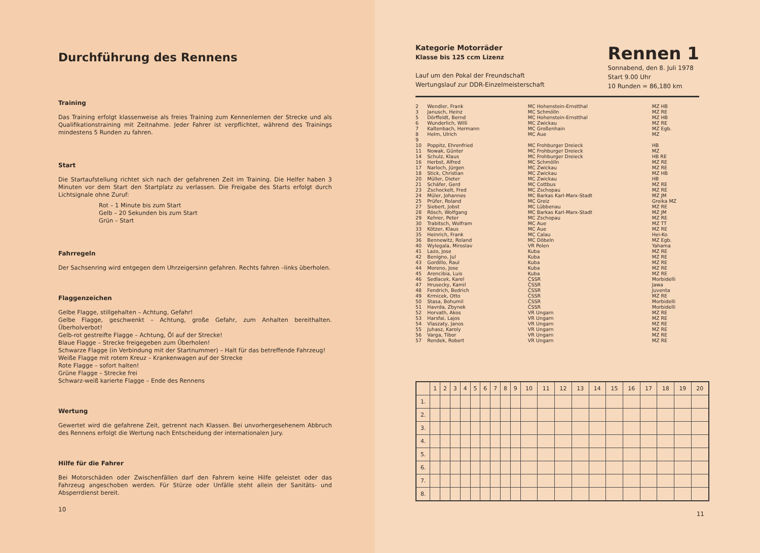Durchführung des Rennens
Training
Das Training erfolgt klassenweise als freies Training zum Kennenlernen der Strecke und als Qualifikationstraining mit Zeitnahme. Jeder Fahrer ist verpflichtet, während des Trainings mindestens 5 Runden zu fahren.
Start
Die Startaufstellung richtet sich nach der gefahrenen Zeit im Training. Die Helfer haben 3 Minuten vor dem Start den Startplatz zu verlassen. Die Freigabe des Starts erfolgt durch Lichtsignale ohne Zuruf:
Rot – 1 Minute bis zum Start
Gelb – 20 Sekunden bis zum Start
Grün – Start
Fahrregeln
Der Sachsenring wird entgegen dem Uhrzeigersinn gefahren. Rechts fahren –links überholen.
Flaggenzeichen
Gelbe Flagge, stillgehalten – Achtung, Gefahr!
Gelbe Flagge, geschwenkt – Achtung, große Gefahr, zum Anhalten bereithalten. Überholverbot!
Gelb-rot gestreifte Flagge – Achtung, Öl auf der Strecke!
Blaue Flagge – Strecke freigegeben zum Überholen!
Schwarze Flagge (in Verbindung mit der Startnummer) – Halt für das betreffende Fahrzeug!
Weiße Flagge mit rotem Kreuz – Krankenwagen auf der Strecke
Rote Flagge – sofort halten!
Grüne Flagge – Strecke frei
Schwarz-weiß karierte Flagge – Ende des Rennens
Wertung
Gewertet wird die gefahrene Zeit, getrennt nach Klassen. Bei unvorhergesehenem Abbruch des Rennens erfolgt die Wertung nach Entscheidung der internationalen Jury.
Hilfe für die Fahrer
Bei Motorschäden oder Zwischenfällen darf den Fahrern keine Hilfe geleistet oder das Fahrzeug angeschoben werden. Für Stürze oder Unfälle steht allein der Sanitäts- und Absperrdienst bereit.
10
Kategorie Motorräder
Klasse bis 125 ccm Lizenz
Lauf um den Pokal der Freundschaft
Wertungslauf zur DDR-Einzelmeisterschaft
Rennen 1
Sonnabend, den 8. Juli 1978
Start 9.00 Uhr
10 Runden = 86,180 km
| 2 | Wendler, Frank | MC Hohenstein-Ernstthal | MZ HB |
| 3 | Janusch, Heinz | MC Schmölln | MZ RE |
| 5 | Dörffeldt, Bernd | MC Hohenstein-Ernstthal | MZ HB |
| 6 | Wunderlich, Willi | MC Zwickau | MZ RE |
| 7 | Kaltenbach, Hermann | MC Großenhain | MZ Egb. |
| 8 | Helm, Ulrich | MC Aue | MZ |
| 9 | | | |
| 10 | Poppitz, Ehrenfried | MC Frohburger Dreieck | HB |
| 11 | Nowak, Günter | MC Frohburger Dreieck | MZ |
| 14 | Schulz, Klaus | MC Frohburger Dreieck | HB RE |
| 16 | Herbst, Alfred | MC Schmölln | MZ RE |
| 17 | Narloch, Jürgen | MC Zwickau | MZ RE |
| 18 | Stick, Christian | MC Zwickau | MZ HB |
| 20 | Müller, Dieter | MC Zwickau | HB |
| 21 | Schäfer, Gerd | MC Cottbus | MZ RE |
| 23 | Zschockelt, Fred | MC Zschopau | MZ RE |
| 24 | Müler, Johannes | MC Barkas Karl-Marx-Stadt | MZ JM |
| 25 | Prüfer, Roland | MC Greiz | Greika MZ |
| 27 | Siebert, Jobst | MC Lübbenau | MZ RE |
| 28 | Rösch, Wolfgang | MC Barkas Karl-Marx-Stadt | MZ JM |
| 29 | Kehrer, Peter | MC Zschopau | MZ RE |
| 30 | Trabitsch, Wolfram | MC Aue | MZ TT |
| 33 | Kötzer, Klaus | MC Aue | MZ RE |
| 35 | Heinrich, Frank | MC Calau | Hei-Ko |
| 36 | Bennewitz, Roland | MC Döbeln | MZ Egb. |
| 40 | Wylegala, Miroslav | VR Polen | Yahama |
| 41 | Lazo, Jose | Kuba | MZ RE |
| 42 | Benigno, Jul | Kuba | MZ RE |
| 43 | Gordillo, Raul | Kuba | MZ RE |
| 44 | Moreno, Jose | Kuba | MZ RE |
| 45 | Arencibia, Luis | Kuba | MZ RE |
| 46 | Sedlacek, Karel | ČSSR | Morbidelli |
| 47 | Hrusecky, Kamil | ČSSR | Jawa |
| 48 | Fendrich, Bedrich | ČSSR | Juventa |
| 49 | Krmicek, Otto | ČSSR | MZ RE |
| 50 | Stasa, Bohumil | ČSSR | Morbidelli |
| 51 | Havrda, Zbynek | ČSSR | Morbidelli |
| 52 | Horvath, Akos | VR Ungarn | MZ RE |
| 53 | Harsfai, Lajos | VR Ungarn | MZ RE |
| 54 | Vlaszaty, Janos | VR Ungarn | MZ RE |
| 55 | Juhasz, Karoly | VR Ungarn | MZ RE |
| 56 | Varga, Tibor | VR Ungarn | MZ RE |
| 57 | Rendek, Robert | VR Ungarn | MZ RE |
| | 1 | 2 | 3 | 4 | 5 | 6 | 7 | 8 | 9 | 10 | 11 | 12 | 13 | 14 | 15 | 16 | 17 | 18 | 19 | 20 |
| --- | --- | --- | --- | --- | --- | --- | --- | --- | --- | --- | --- | --- | --- | --- | --- | --- | --- | --- | --- | --- |
| 1. | | | | | | | | | | | | | | | | | | | | |
| 2. | | | | | | | | | | | | | | | | | | | | |
| 3. | | | | | | | | | | | | | | | | | | | | |
| 4. | | | | | | | | | | | | | | | | | | | | |
| 5. | | | | | | | | | | | | | | | | | | | | |
| 6. | | | | | | | | | | | | | | | | | | | | |
| 7. | | | | | | | | | | | | | | | | | | | | |
| 8. | | | | | | | | | | | | | | | | | | | | |
11